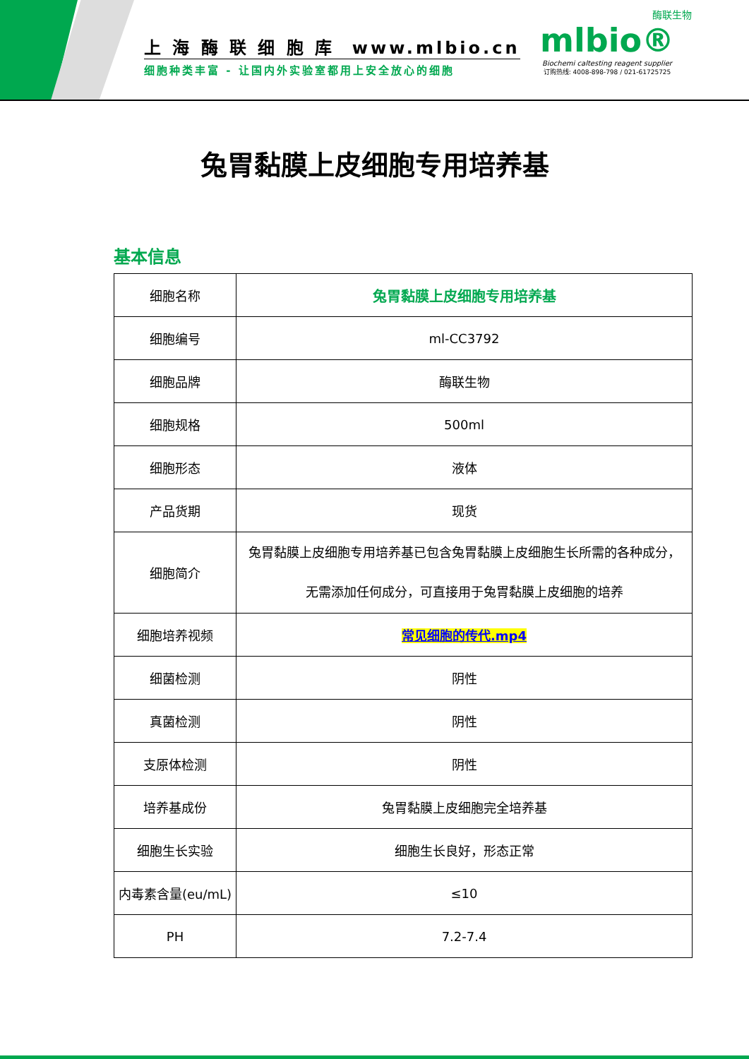上 海 酶 联 细 胞 库 www.mlbio.cn
细胞种类丰富 - 让国内外实验室都用上安全放心的细胞
酶联生物
mlbio®
Biochemi caltesting reagent supplier
订购热线: 4008-898-798 / 021-61725725
兔胃黏膜上皮细胞专用培养基
基本信息
| 细胞名称 | 兔胃黏膜上皮细胞专用培养基 |
| 细胞编号 | ml-CC3792 |
| 细胞品牌 | 酶联生物 |
| 细胞规格 | 500ml |
| 细胞形态 | 液体 |
| 产品货期 | 现货 |
| 细胞简介 | 兔胃黏膜上皮细胞专用培养基已包含兔胃黏膜上皮细胞生长所需的各种成分， 无需添加任何成分，可直接用于兔胃黏膜上皮细胞的培养 |
| 细胞培养视频 | 常见细胞的传代.mp4 |
| 细菌检测 | 阴性 |
| 真菌检测 | 阴性 |
| 支原体检测 | 阴性 |
| 培养基成份 | 兔胃黏膜上皮细胞完全培养基 |
| 细胞生长实验 | 细胞生长良好，形态正常 |
| 内毒素含量(eu/mL) | ≤10 |
| PH | 7.2-7.4 |